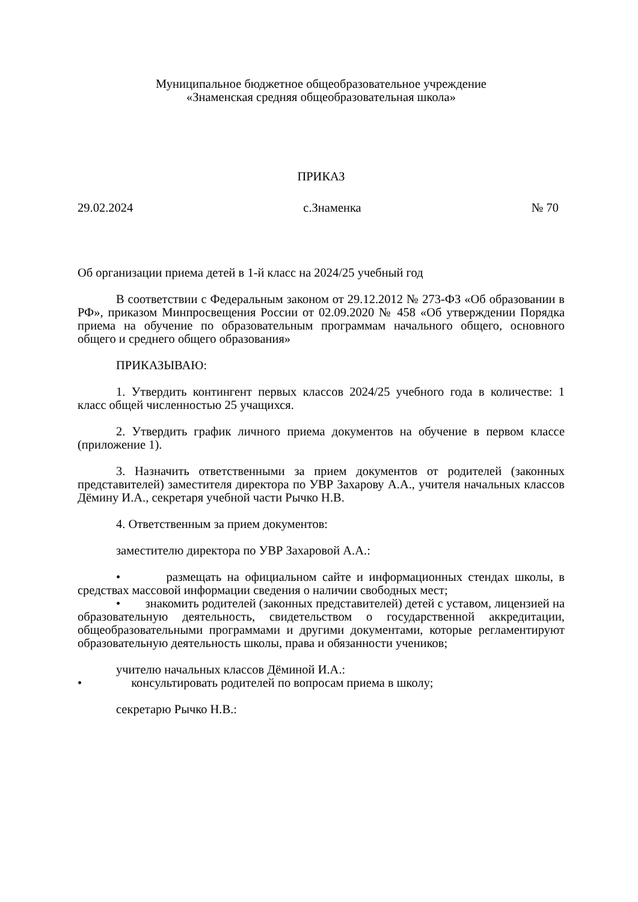Муниципальное бюджетное общеобразовательное учреждение
«Знаменская средняя общеобразовательная школа»
ПРИКАЗ
29.02.2024 с.Знаменка № 70
Об организации приема детей в 1-й класс на 2024/25 учебный год
В соответствии с Федеральным законом от 29.12.2012 № 273-ФЗ «Об образовании в РФ», приказом Минпросвещения России от 02.09.2020 № 458 «Об утверждении Порядка приема на обучение по образовательным программам начального общего, основного общего и среднего общего образования»
ПРИКАЗЫВАЮ:
1. Утвердить контингент первых классов 2024/25 учебного года в количестве: 1 класс общей численностью 25 учащихся.
2. Утвердить график личного приема документов на обучение в первом классе (приложение 1).
3. Назначить ответственными за прием документов от родителей (законных представителей) заместителя директора по УВР Захарову А.А., учителя начальных классов Дёмину И.А., секретаря учебной части Рычко Н.В.
4. Ответственным за прием документов:
заместителю директора по УВР Захаровой А.А.:
• размещать на официальном сайте и информационных стендах школы, в средствах массовой информации сведения о наличии свободных мест;
• знакомить родителей (законных представителей) детей с уставом, лицензией на образовательную деятельность, свидетельством о государственной аккредитации, общеобразовательными программами и другими документами, которые регламентируют образовательную деятельность школы, права и обязанности учеников;
учителю начальных классов Дёминой И.А.:
• консультировать родителей по вопросам приема в школу;
секретарю Рычко Н.В.: